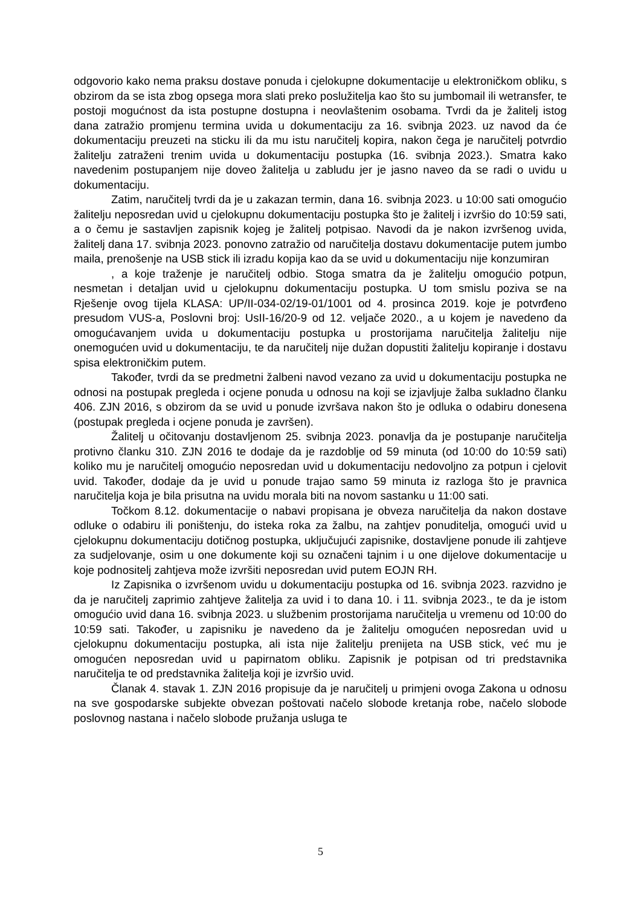odgovorio kako nema praksu dostave ponuda i cjelokupne dokumentacije u elektroničkom obliku, s obzirom da se ista zbog opsega mora slati preko poslužitelja kao što su jumbomail ili wetransfer, te postoji mogućnost da ista postupne dostupna i neovlaštenim osobama. Tvrdi da je žalitelj istog dana zatražio promjenu termina uvida u dokumentaciju za 16. svibnja 2023. uz navod da će dokumentaciju preuzeti na sticku ili da mu istu naručitelj kopira, nakon čega je naručitelj potvrdio žalitelju zatraženi trenim uvida u dokumentaciju postupka (16. svibnja 2023.). Smatra kako navedenim postupanjem nije doveo žalitelja u zabludu jer je jasno naveo da se radi o uvidu u dokumentaciju.
Zatim, naručitelj tvrdi da je u zakazan termin, dana 16. svibnja 2023. u 10:00 sati omogućio žalitelju neposredan uvid u cjelokupnu dokumentaciju postupka što je žalitelj i izvršio do 10:59 sati, a o čemu je sastavljen zapisnik kojeg je žalitelj potpisao. Navodi da je nakon izvršenog uvida, žalitelj dana 17. svibnja 2023. ponovno zatražio od naručitelja dostavu dokumentacije putem jumbo maila, prenošenje na USB stick ili izradu kopija kao da se uvid u dokumentaciju nije konzumiran
, a koje traženje je naručitelj odbio. Stoga smatra da je žalitelju omogućio potpun, nesmetan i detaljan uvid u cjelokupnu dokumentaciju postupka. U tom smislu poziva se na Rješenje ovog tijela KLASA: UP/II-034-02/19-01/1001 od 4. prosinca 2019. koje je potvrđeno presudom VUS-a, Poslovni broj: UsII-16/20-9 od 12. veljače 2020., a u kojem je navedeno da omogućavanjem uvida u dokumentaciju postupka u prostorijama naručitelja žalitelju nije onemogućen uvid u dokumentaciju, te da naručitelj nije dužan dopustiti žalitelju kopiranje i dostavu spisa elektroničkim putem.
Također, tvrdi da se predmetni žalbeni navod vezano za uvid u dokumentaciju postupka ne odnosi na postupak pregleda i ocjene ponuda u odnosu na koji se izjavljuje žalba sukladno članku 406. ZJN 2016, s obzirom da se uvid u ponude izvršava nakon što je odluka o odabiru donesena (postupak pregleda i ocjene ponuda je završen).
Žalitelj u očitovanju dostavljenom 25. svibnja 2023. ponavlja da je postupanje naručitelja protivno članku 310. ZJN 2016 te dodaje da je razdoblje od 59 minuta (od 10:00 do 10:59 sati) koliko mu je naručitelj omogućio neposredan uvid u dokumentaciju nedovoljno za potpun i cjelovit uvid. Također, dodaje da je uvid u ponude trajao samo 59 minuta iz razloga što je pravnica naručitelja koja je bila prisutna na uvidu morala biti na novom sastanku u 11:00 sati.
Točkom 8.12. dokumentacije o nabavi propisana je obveza naručitelja da nakon dostave odluke o odabiru ili poništenju, do isteka roka za žalbu, na zahtjev ponuditelja, omogući uvid u cjelokupnu dokumentaciju dotičnog postupka, uključujući zapisnike, dostavljene ponude ili zahtjeve za sudjelovanje, osim u one dokumente koji su označeni tajnim i u one dijelove dokumentacije u koje podnositelj zahtjeva može izvršiti neposredan uvid putem EOJN RH.
Iz Zapisnika o izvršenom uvidu u dokumentaciju postupka od 16. svibnja 2023. razvidno je da je naručitelj zaprimio zahtjeve žalitelja za uvid i to dana 10. i 11. svibnja 2023., te da je istom omogućio uvid dana 16. svibnja 2023. u službenim prostorijama naručitelja u vremenu od 10:00 do 10:59 sati. Također, u zapisniku je navedeno da je žalitelju omogućen neposredan uvid u cjelokupnu dokumentaciju postupka, ali ista nije žalitelju prenijeta na USB stick, već mu je omogućen neposredan uvid u papirnatom obliku. Zapisnik je potpisan od tri predstavnika naručitelja te od predstavnika žalitelja koji je izvršio uvid.
Članak 4. stavak 1. ZJN 2016 propisuje da je naručitelj u primjeni ovoga Zakona u odnosu na sve gospodarske subjekte obvezan poštovati načelo slobode kretanja robe, načelo slobode poslovnog nastana i načelo slobode pružanja usluga te
5